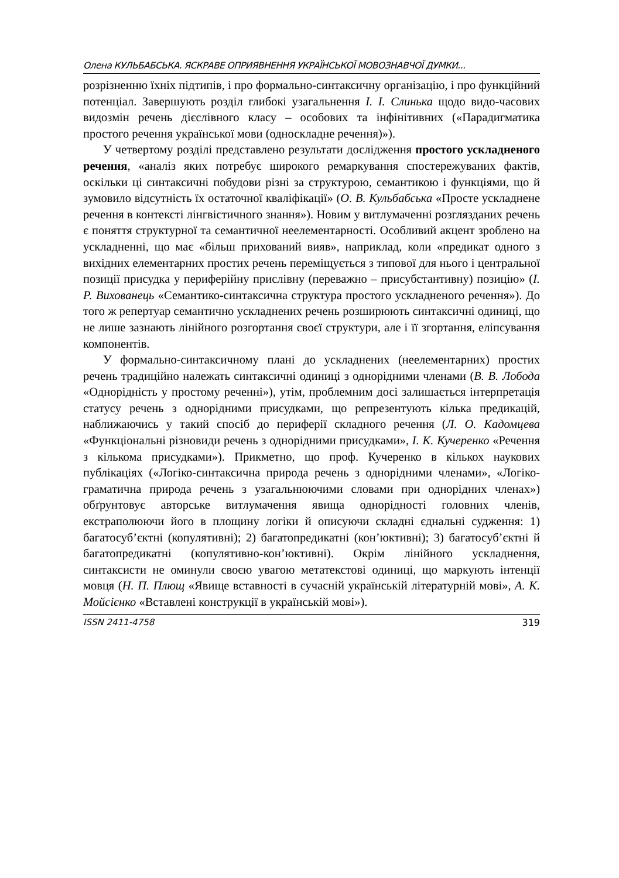Олена КУЛЬБАБСЬКА. ЯСКРАВЕ ОПРИЯВНЕННЯ УКРАЇНСЬКОЇ МОВОЗНАВЧОЇ ДУМКИ...
розрізненню їхніх підтипів, і про формально-синтаксичну організацію, і про функційний потенціал. Завершують розділ глибокі узагальнення І. І. Слинька щодо видо-часових видозмін речень дієслівного класу – особових та інфінітивних («Парадигматика простого речення української мови (односкладне речення)»).
У четвертому розділі представлено результати дослідження простого ускладненого речення, «аналіз яких потребує широкого ремаркування спостережуваних фактів, оскільки ці синтаксичні побудови різні за структурою, семантикою і функціями, що й зумовило відсутність їх остаточної кваліфікації» (О. В. Кульбабська «Просте ускладнене речення в контексті лінгвістичного знання»). Новим у витлумаченні розглязданих речень є поняття структурної та семантичної неелементарності. Особливий акцент зроблено на ускладненні, що має «більш прихований вияв», наприклад, коли «предикат одного з вихідних елементарних простих речень переміщується з типової для нього і центральної позиції присудка у периферійну прислівну (переважно – присубстантивну) позицію» (І. Р. Вихованець «Семантико-синтаксична структура простого ускладненого речення»). До того ж репертуар семантично ускладнених речень розширюють синтаксичні одиниці, що не лише зазнають лінійного розгортання своєї структури, але і її згортання, еліпсування компонентів.
У формально-синтаксичному плані до ускладнених (неелементарних) простих речень традиційно належать синтаксичні одиниці з однорідними членами (В. В. Лобода «Однорідність у простому реченні»), утім, проблемним досі залишається інтерпретація статусу речень з однорідними присудками, що репрезентують кілька предикацій, наближаючись у такий спосіб до периферії складного речення (Л. О. Кадомцева «Функціональні різновиди речень з однорідними присудками», І. К. Кучеренко «Речення з кількома присудками»). Прикметно, що проф. Кучеренко в кількох наукових публікаціях («Логіко-синтаксична природа речень з однорідними членами», «Логіко-граматична природа речень з узагальнюючими словами при однорідних членах») обґрунтовує авторське витлумачення явища однорідності головних членів, екстраполюючи його в площину логіки й описуючи складні єднальні судження: 1) багатосуб’єктні (копулятивні); 2) багатопредикатні (кон’юктивні); 3) багатосуб’єктні й багатопредикатні (копулятивно-кон’юктивні). Окрім лінійного ускладнення, синтаксисти не оминули своєю увагою метатекстові одиниці, що маркують інтенції мовця (Н. П. Плющ «Явище вставності в сучасній українській літературній мові», А. К. Мойсієнко «Вставлені конструкції в українській мові»).
ISSN 2411-4758 319